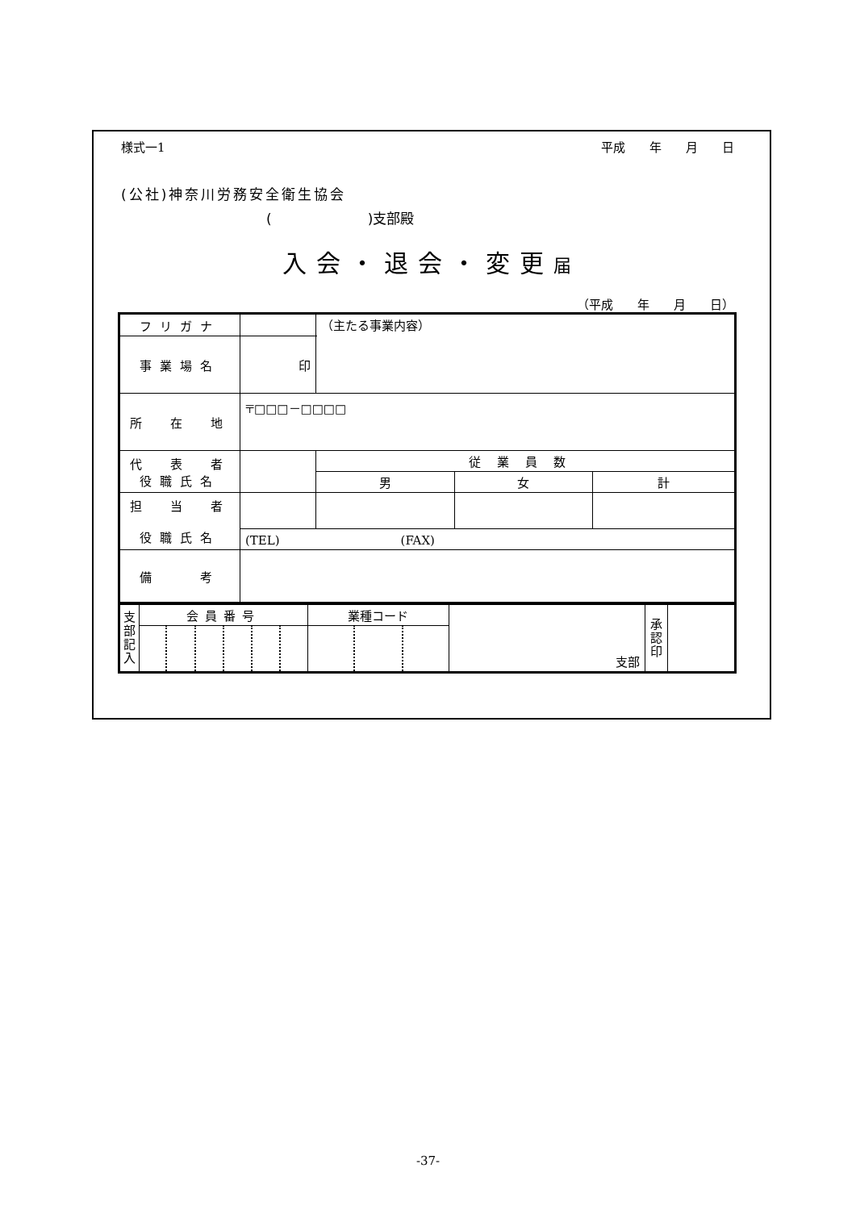様式一1 平成　　年　　月　　日
(公社)神奈川労務安全衛生協会
(　　　　　　　)支部殿
入会・退会・変更届
（平成　　年　　月　　日）
| フリガナ | | （主たる事業内容） | | |
| 事業場名 | 印 | | | |
| 所 在 地 | 〒□□□－□□□□ | | | |
| 代 表 者 役職氏名 | | 従業員数 | | |
| | | 男 | 女 | 計 |
| 担 当 者 役職氏名 | | | | |
| | (TEL) (FAX) | | | |
| 備 考 | | | | |
| 支 部 記 入 | 会員番号 | | | | | | 業種コード | | | 支部 | 承 認 印 | |
-37-